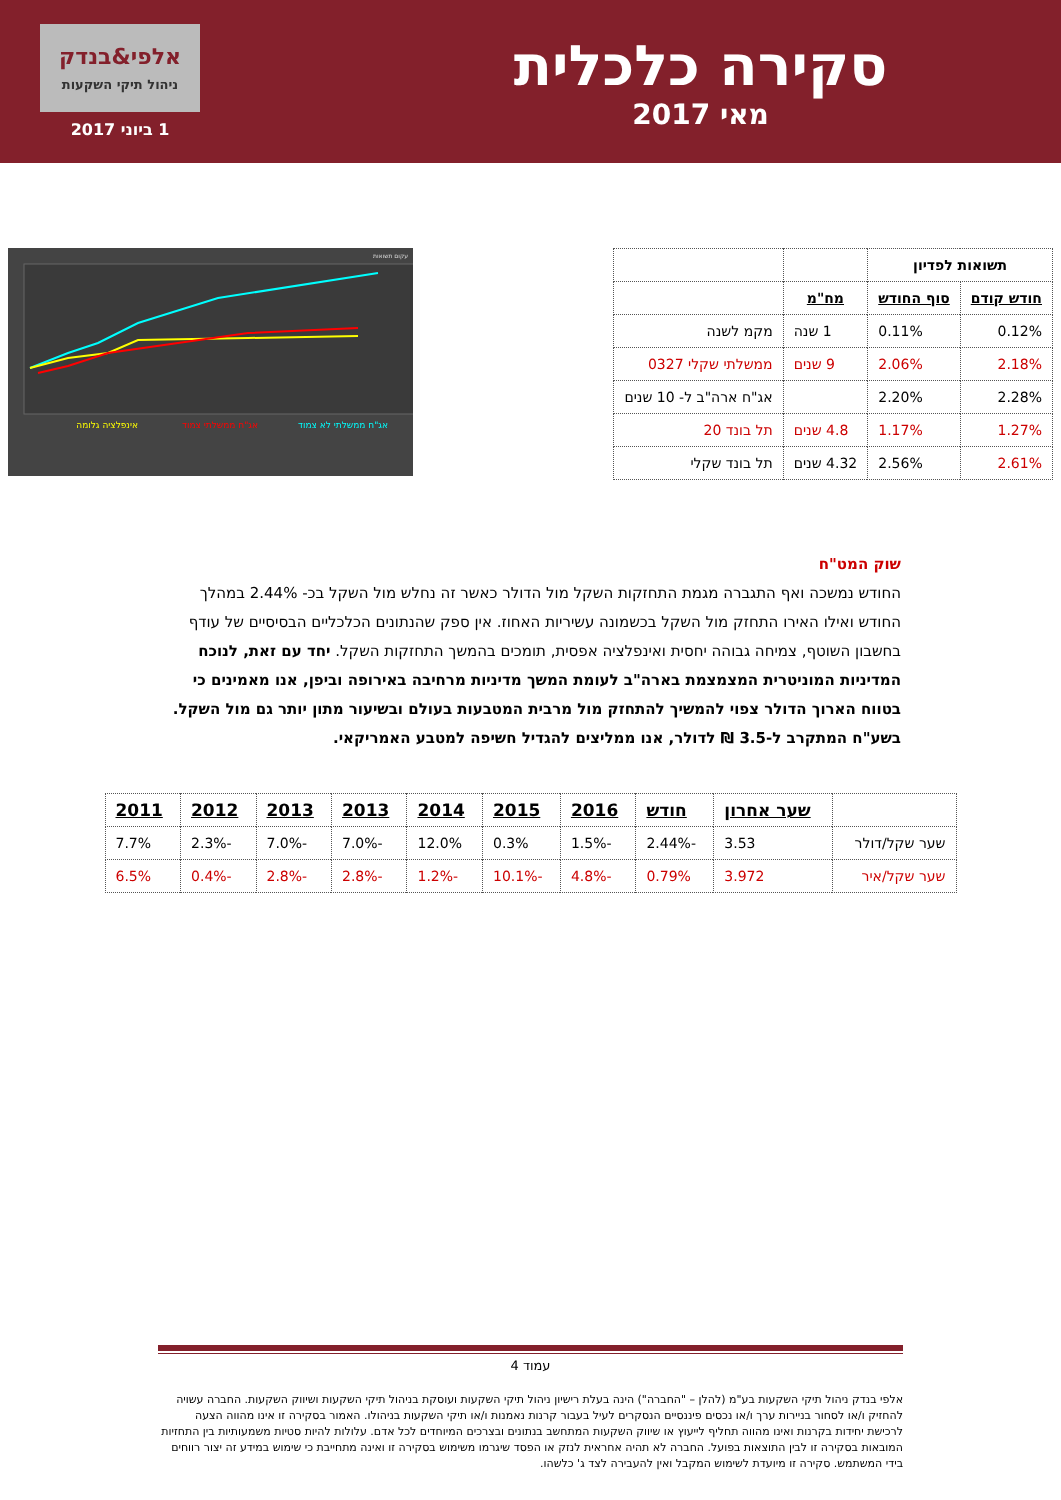סקירה כלכלית
מאי 2017
אלפי&בנדק
ניהול תיקי השקעות
1 ביוני 2017
| תשואות לפדיון | | | |
| חודש קודם | סוף החודש | מח"מ | |
| 0.12% | 0.11% | 1 שנה | מקמ לשנה |
| 2.18% | 2.06% | 9 שנים | ממשלתי שקלי 0327 |
| 2.28% | 2.20% | | אג"ח ארה"ב ל- 10 שנים |
| 1.27% | 1.17% | 4.8 שנים | תל בונד 20 |
| 2.61% | 2.56% | 4.32 שנים | תל בונד שקלי |
עקום תשואות
אג"ח ממשלתי לא צמוד
אג"ח ממשלתי צמוד
אינפלציה גלומה
שוק המט"ח
החודש נמשכה ואף התגברה מגמת התחזקות השקל מול הדולר כאשר זה נחלש מול השקל בכ- 2.44% במהלך החודש ואילו האירו התחזק מול השקל בכשמונה עשיריות האחוז. אין ספק שהנתונים הכלכליים הבסיסיים של עודף בחשבון השוטף, צמיחה גבוהה יחסית ואינפלציה אפסית, תומכים בהמשך התחזקות השקל. יחד עם זאת, לנוכח המדיניות המוניטרית המצמצמת בארה"ב לעומת המשך מדיניות מרחיבה באירופה וביפן, אנו מאמינים כי בטווח הארוך הדולר צפוי להמשיך להתחזק מול מרבית המטבעות בעולם ובשיעור מתון יותר גם מול השקל.
בשע"ח המתקרב ל-3.5 ₪ לדולר, אנו ממליצים להגדיל חשיפה למטבע האמריקאי.
| | שער אחרון | חודש | 2016 | 2015 | 2014 | 2013 | 2013 | 2012 | 2011 |
| שער שקל/דולר | 3.53 | -2.44% | -1.5% | 0.3% | 12.0% | -7.0% | -7.0% | -2.3% | 7.7% |
| שער שקל/איר | 3.972 | 0.79% | -4.8% | -10.1% | -1.2% | -2.8% | -2.8% | -0.4% | 6.5% |
עמוד 4
אלפי בנדק ניהול תיקי השקעות בע"מ (להלן – "החברה") הינה בעלת רישיון ניהול תיקי השקעות ועוסקת בניהול תיקי השקעות ושיווק השקעות. החברה עשויה להחזיק ו/או לסחור בניירות ערך ו/או נכסים פיננסיים הנסקרים לעיל בעבור קרנות נאמנות ו/או תיקי השקעות בניהולו. האמור בסקירה זו אינו מהווה הצעה לרכישת יחידות בקרנות ואינו מהווה תחליף לייעוץ או שיווק השקעות המתחשב בנתונים ובצרכים המיוחדים לכל אדם. עלולות להיות סטיות משמעותיות בין התחזיות המובאות בסקירה זו לבין התוצאות בפועל. החברה לא תהיה אחראית לנזק או הפסד שיגרמו משימוש בסקירה זו ואינה מתחייבת כי שימוש במידע זה יצור רווחים בידי המשתמש. סקירה זו מיועדת לשימוש המקבל ואין להעבירה לצד ג' כלשהו.